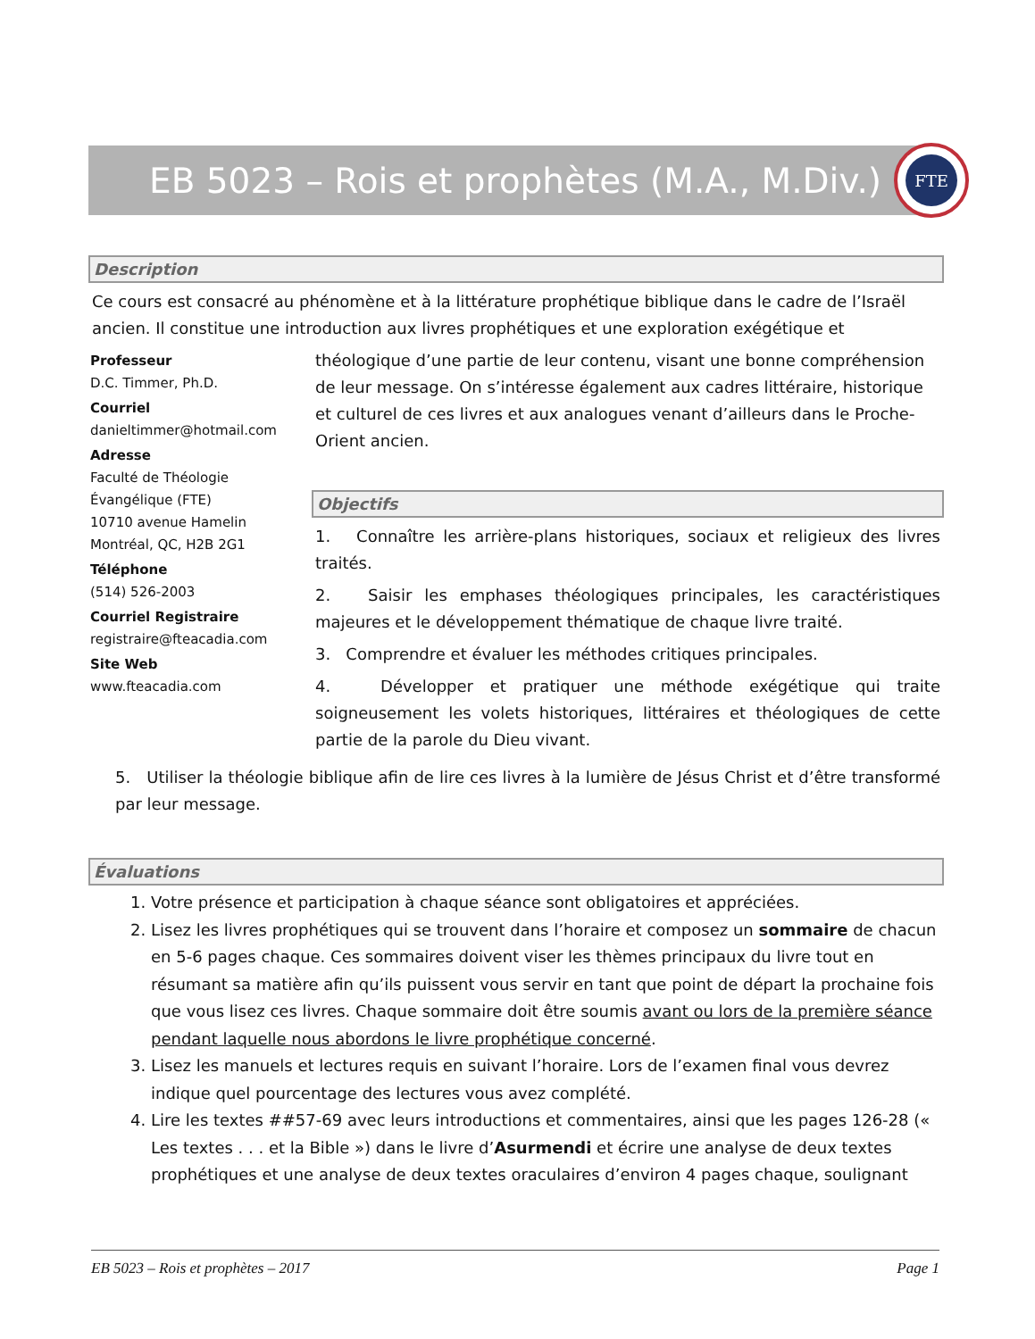EB 5023 – Rois et prophètes (M.A., M.Div.)
FTE
Description
Ce cours est consacré au phénomène et à la littérature prophétique biblique dans le cadre de l’Israël ancien. Il constitue une introduction aux livres prophétiques et une exploration exégétique et
Professeur
D.C. Timmer, Ph.D.
Courriel
danieltimmer@hotmail.com
Adresse
Faculté de Théologie
Évangélique (FTE)
10710 avenue Hamelin
Montréal, QC, H2B 2G1
Téléphone
(514) 526-2003
Courriel Registraire
registraire@fteacadia.com
Site Web
www.fteacadia.com
théologique d’une partie de leur contenu, visant une bonne compréhension de leur message. On s’intéresse également aux cadres littéraire, historique et culturel de ces livres et aux analogues venant d’ailleurs dans le Proche-Orient ancien.
Objectifs
1. Connaître les arrière-plans historiques, sociaux et religieux des livres traités.
2. Saisir les emphases théologiques principales, les caractéristiques majeures et le développement thématique de chaque livre traité.
3. Comprendre et évaluer les méthodes critiques principales.
4. Développer et pratiquer une méthode exégétique qui traite soigneusement les volets historiques, littéraires et théologiques de cette partie de la parole du Dieu vivant.
5. Utiliser la théologie biblique afin de lire ces livres à la lumière de Jésus Christ et d’être transformé par leur message.
Évaluations
1. Votre présence et participation à chaque séance sont obligatoires et appréciées.
2. Lisez les livres prophétiques qui se trouvent dans l’horaire et composez un sommaire de chacun en 5-6 pages chaque. Ces sommaires doivent viser les thèmes principaux du livre tout en résumant sa matière afin qu’ils puissent vous servir en tant que point de départ la prochaine fois que vous lisez ces livres. Chaque sommaire doit être soumis avant ou lors de la première séance pendant laquelle nous abordons le livre prophétique concerné.
3. Lisez les manuels et lectures requis en suivant l’horaire. Lors de l’examen final vous devrez indique quel pourcentage des lectures vous avez complété.
4. Lire les textes ##57-69 avec leurs introductions et commentaires, ainsi que les pages 126-28 (« Les textes . . . et la Bible ») dans le livre d’Asurmendi et écrire une analyse de deux textes prophétiques et une analyse de deux textes oraculaires d’environ 4 pages chaque, soulignant
EB 5023 – Rois et prophètes – 2017 Page 1